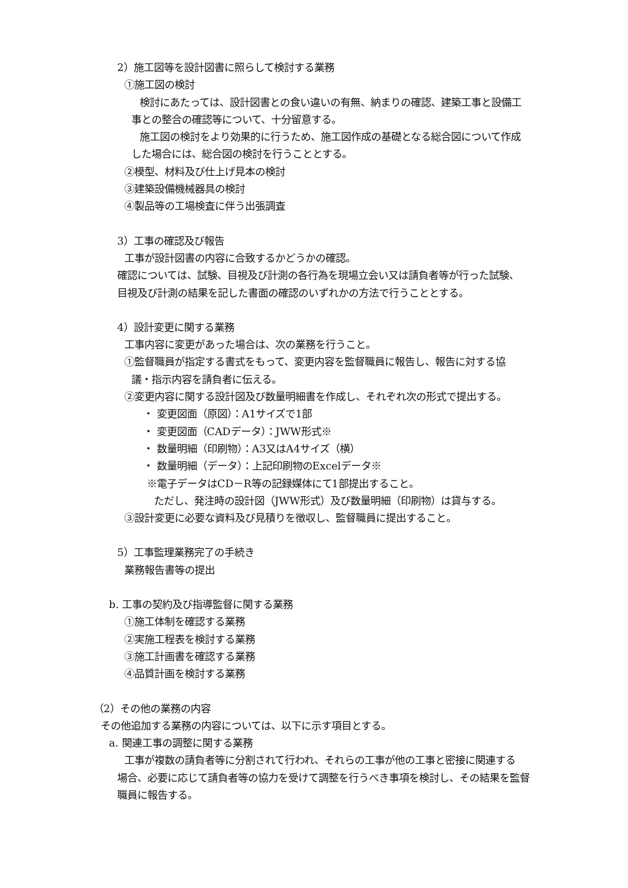2）施工図等を設計図書に照らして検討する業務
①施工図の検討
検討にあたっては、設計図書との食い違いの有無、納まりの確認、建築工事と設備工
事との整合の確認等について、十分留意する。
施工図の検討をより効果的に行うため、施工図作成の基礎となる総合図について作成
した場合には、総合図の検討を行うこととする。
②模型、材料及び仕上げ見本の検討
③建築設備機械器具の検討
④製品等の工場検査に伴う出張調査
3）工事の確認及び報告
工事が設計図書の内容に合致するかどうかの確認。
確認については、試験、目視及び計測の各行為を現場立会い又は請負者等が行った試験、
目視及び計測の結果を記した書面の確認のいずれかの方法で行うこととする。
4）設計変更に関する業務
工事内容に変更があった場合は、次の業務を行うこと。
①監督職員が指定する書式をもって、変更内容を監督職員に報告し、報告に対する協
議・指示内容を請負者に伝える。
②変更内容に関する設計図及び数量明細書を作成し、それぞれ次の形式で提出する。
・ 変更図面（原図）：A1サイズで1部
・ 変更図面（CADデータ）：JWW形式※
・ 数量明細（印刷物）：A3又はA4サイズ（横）
・ 数量明細（データ）：上記印刷物のExcelデータ※
※電子データはCD－R等の記録媒体にて1部提出すること。
ただし、発注時の設計図（JWW形式）及び数量明細（印刷物）は貸与する。
③設計変更に必要な資料及び見積りを徴収し、監督職員に提出すること。
5）工事監理業務完了の手続き
業務報告書等の提出
b. 工事の契約及び指導監督に関する業務
①施工体制を確認する業務
②実施工程表を検討する業務
③施工計画書を確認する業務
④品質計画を検討する業務
（2）その他の業務の内容
その他追加する業務の内容については、以下に示す項目とする。
a. 関連工事の調整に関する業務
工事が複数の請負者等に分割されて行われ、それらの工事が他の工事と密接に関連する
場合、必要に応じて請負者等の協力を受けて調整を行うべき事項を検討し、その結果を監督
職員に報告する。